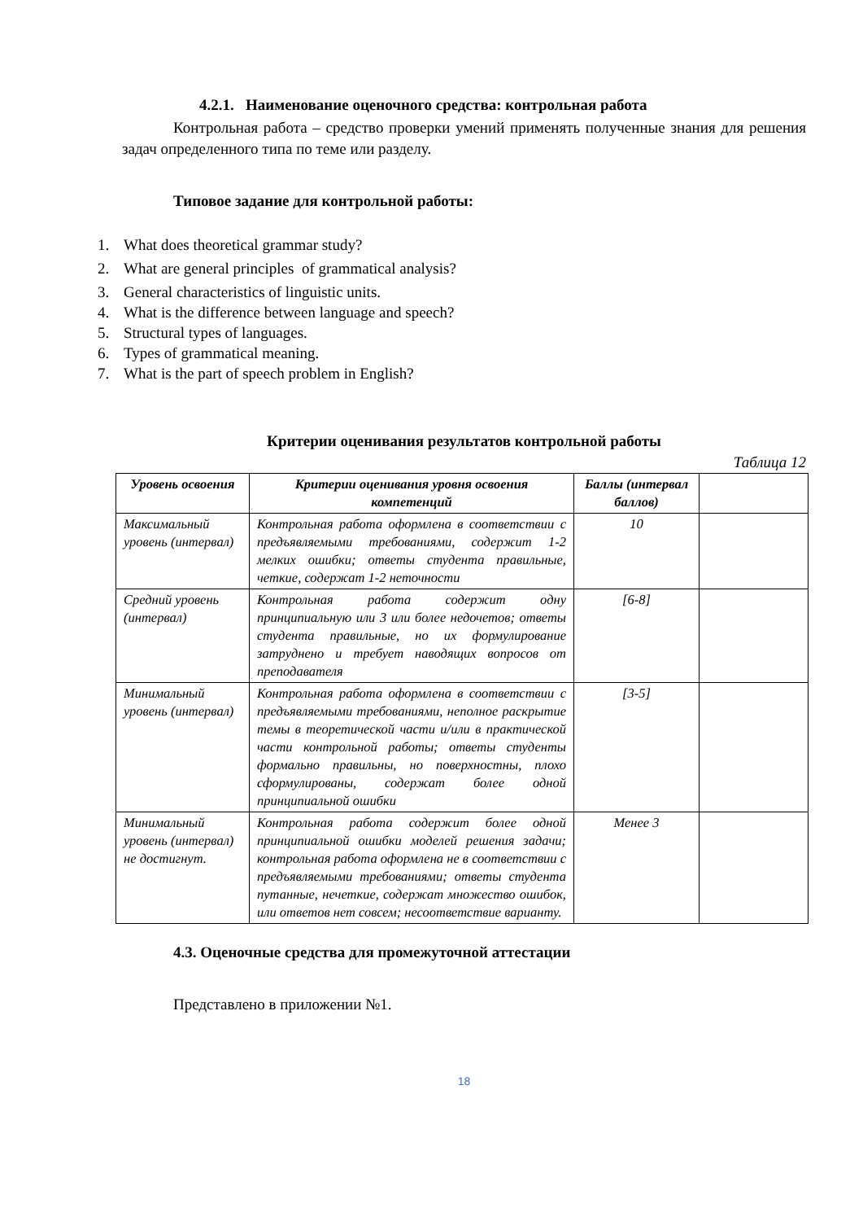4.2.1. Наименование оценочного средства: контрольная работа
Контрольная работа – средство проверки умений применять полученные знания для решения задач определенного типа по теме или разделу.
Типовое задание для контрольной работы:
1. What does theoretical grammar study?
2. What are general principles of grammatical analysis?
3. General characteristics of linguistic units.
4. What is the difference between language and speech?
5. Structural types of languages.
6. Types of grammatical meaning.
7. What is the part of speech problem in English?
Критерии оценивания результатов контрольной работы
Таблица 12
| Уровень освоения | Критерии оценивания уровня освоения компетенций | Баллы (интервал баллов) | |
| --- | --- | --- | --- |
| Максимальный уровень (интервал) | Контрольная работа оформлена в соответствии с предъявляемыми требованиями, содержит 1-2 мелких ошибки; ответы студента правильные, четкие, содержат 1-2 неточности | 10 | |
| Средний уровень (интервал) | Контрольная работа содержит одну принципиальную или 3 или более недочетов; ответы студента правильные, но их формулирование затруднено и требует наводящих вопросов от преподавателя | [6-8] | |
| Минимальный уровень (интервал) | Контрольная работа оформлена в соответствии с предъявляемыми требованиями, неполное раскрытие темы в теоретической части и/или в практической части контрольной работы; ответы студенты формально правильны, но поверхностны, плохо сформулированы, содержат более одной принципиальной ошибки | [3-5] | |
| Минимальный уровень (интервал) не достигнут. | Контрольная работа содержит более одной принципиальной ошибки моделей решения задачи; контрольная работа оформлена не в соответствии с предъявляемыми требованиями; ответы студента путанные, нечеткие, содержат множество ошибок, или ответов нет совсем; несоответствие варианту. | Менее 3 | |
4.3. Оценочные средства для промежуточной аттестации
Представлено в приложении №1.
18